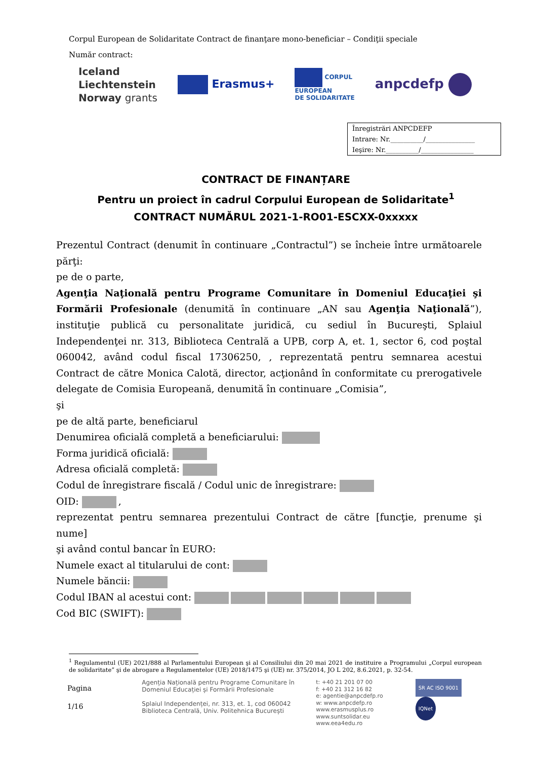Corpul European de Solidaritate Contract de finanţare mono-beneficiar – Condiţii speciale
Număr contract:
Iceland
Liechtenstein
Norway grants
Erasmus+
CORPUL
EUROPEAN
DE SOLIDARITATE
anpcdefp
Înregistrări ANPCDEFP
Intrare: Nr.__________/_______________
Ieşire: Nr.__________/________________
CONTRACT DE FINANȚARE
Pentru un proiect în cadrul Corpului European de Solidaritate<sup>1</sup>
CONTRACT NUMĂRUL 2021-1-RO01-ESCXX-0xxxxx
Prezentul Contract (denumit în continuare „Contractul”) se încheie între următoarele părţi:
pe de o parte,
Agenţia Naţională pentru Programe Comunitare în Domeniul Educaţiei şi Formării Profesionale (denumită în continuare „AN sau Agenţia Naţională”), instituţie publică cu personalitate juridică, cu sediul în Bucureşti, Splaiul Independenţei nr. 313, Biblioteca Centrală a UPB, corp A, et. 1, sector 6, cod poştal 060042, având codul fiscal 17306250, , reprezentată pentru semnarea acestui Contract de către Monica Calotă, director, acţionând în conformitate cu prerogativele delegate de Comisia Europeană, denumită în continuare „Comisia”,
şi
pe de altă parte, beneficiarul
Denumirea oficială completă a beneficiarului:
Forma juridică oficială:
Adresa oficială completă:
Codul de înregistrare fiscală / Codul unic de înregistrare:
OID: ,
reprezentat pentru semnarea prezentului Contract de către [funcţie, prenume şi nume]
şi având contul bancar în EURO:
Numele exact al titularului de cont:
Numele băncii:
Codul IBAN al acestui cont:
Cod BIC (SWIFT):
<sup>1</sup> Regulamentul (UE) 2021/888 al Parlamentului European şi al Consiliului din 20 mai 2021 de instituire a Programului „Corpul european de solidaritate” şi de abrogare a Regulamentelor (UE) 2018/1475 şi (UE) nr. 375/2014, JO L 202, 8.6.2021, p. 32-54.
Pagina
1/16
Agenția Națională pentru Programe Comunitare în Domeniul Educației și Formării Profesionale
Splaiul Independenței, nr. 313, et. 1, cod 060042
Biblioteca Centrală, Univ. Politehnica București
t: +40 21 201 07 00
f: +40 21 312 16 82
e: agentie@anpcdefp.ro
w: www.anpcdefp.ro
www.erasmusplus.ro
www.suntsolidar.eu
www.eea4edu.ro
SR AC ISO 9001 IQNet